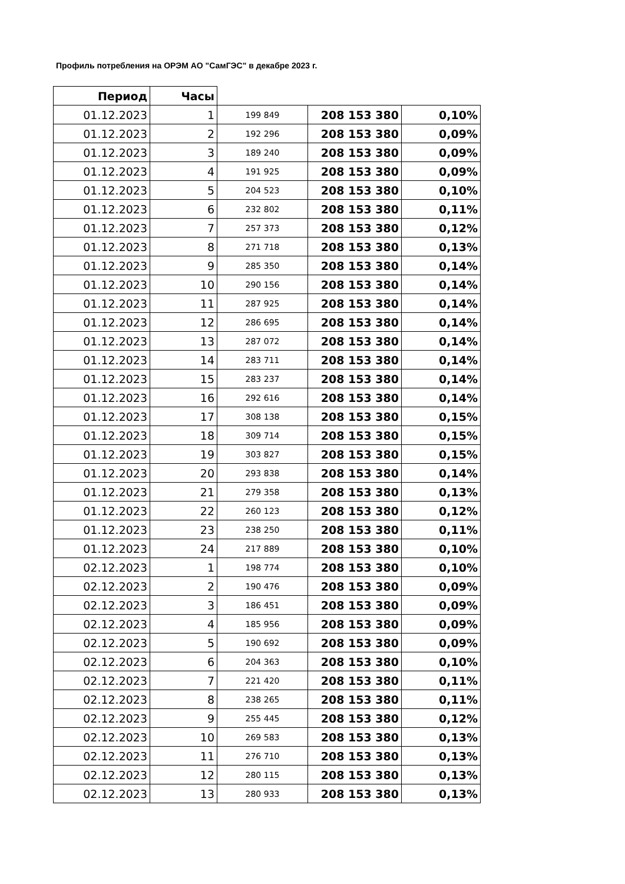Профиль потребления на ОРЭМ АО "СамГЭС" в декабре 2023 г.
| Период | Часы | | | |
| 01.12.2023 | 1 | 199 849 | 208 153 380 | 0,10% |
| 01.12.2023 | 2 | 192 296 | 208 153 380 | 0,09% |
| 01.12.2023 | 3 | 189 240 | 208 153 380 | 0,09% |
| 01.12.2023 | 4 | 191 925 | 208 153 380 | 0,09% |
| 01.12.2023 | 5 | 204 523 | 208 153 380 | 0,10% |
| 01.12.2023 | 6 | 232 802 | 208 153 380 | 0,11% |
| 01.12.2023 | 7 | 257 373 | 208 153 380 | 0,12% |
| 01.12.2023 | 8 | 271 718 | 208 153 380 | 0,13% |
| 01.12.2023 | 9 | 285 350 | 208 153 380 | 0,14% |
| 01.12.2023 | 10 | 290 156 | 208 153 380 | 0,14% |
| 01.12.2023 | 11 | 287 925 | 208 153 380 | 0,14% |
| 01.12.2023 | 12 | 286 695 | 208 153 380 | 0,14% |
| 01.12.2023 | 13 | 287 072 | 208 153 380 | 0,14% |
| 01.12.2023 | 14 | 283 711 | 208 153 380 | 0,14% |
| 01.12.2023 | 15 | 283 237 | 208 153 380 | 0,14% |
| 01.12.2023 | 16 | 292 616 | 208 153 380 | 0,14% |
| 01.12.2023 | 17 | 308 138 | 208 153 380 | 0,15% |
| 01.12.2023 | 18 | 309 714 | 208 153 380 | 0,15% |
| 01.12.2023 | 19 | 303 827 | 208 153 380 | 0,15% |
| 01.12.2023 | 20 | 293 838 | 208 153 380 | 0,14% |
| 01.12.2023 | 21 | 279 358 | 208 153 380 | 0,13% |
| 01.12.2023 | 22 | 260 123 | 208 153 380 | 0,12% |
| 01.12.2023 | 23 | 238 250 | 208 153 380 | 0,11% |
| 01.12.2023 | 24 | 217 889 | 208 153 380 | 0,10% |
| 02.12.2023 | 1 | 198 774 | 208 153 380 | 0,10% |
| 02.12.2023 | 2 | 190 476 | 208 153 380 | 0,09% |
| 02.12.2023 | 3 | 186 451 | 208 153 380 | 0,09% |
| 02.12.2023 | 4 | 185 956 | 208 153 380 | 0,09% |
| 02.12.2023 | 5 | 190 692 | 208 153 380 | 0,09% |
| 02.12.2023 | 6 | 204 363 | 208 153 380 | 0,10% |
| 02.12.2023 | 7 | 221 420 | 208 153 380 | 0,11% |
| 02.12.2023 | 8 | 238 265 | 208 153 380 | 0,11% |
| 02.12.2023 | 9 | 255 445 | 208 153 380 | 0,12% |
| 02.12.2023 | 10 | 269 583 | 208 153 380 | 0,13% |
| 02.12.2023 | 11 | 276 710 | 208 153 380 | 0,13% |
| 02.12.2023 | 12 | 280 115 | 208 153 380 | 0,13% |
| 02.12.2023 | 13 | 280 933 | 208 153 380 | 0,13% |